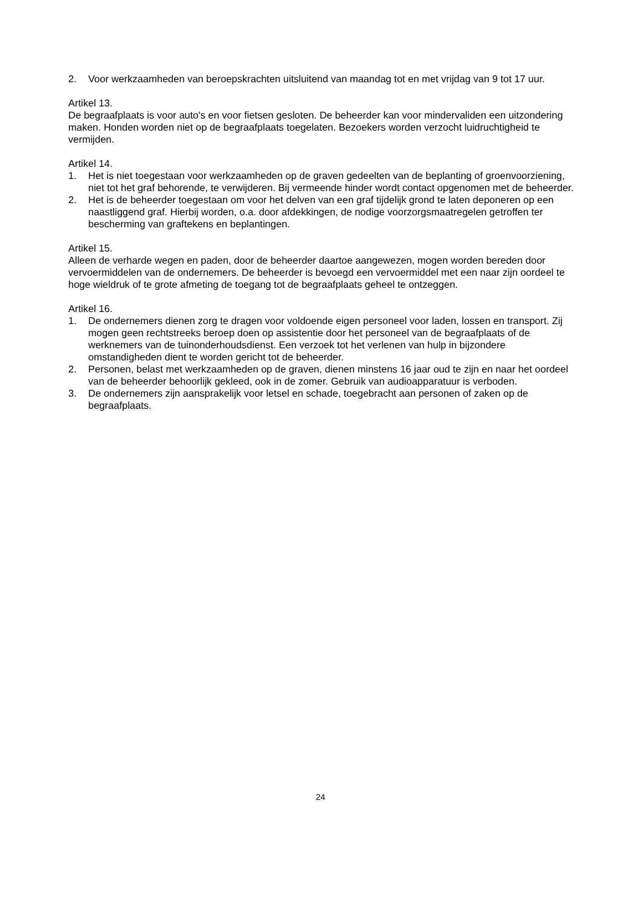2. Voor werkzaamheden van beroepskrachten uitsluitend van maandag tot en met vrijdag van 9 tot 17 uur.
Artikel 13.
De begraafplaats is voor auto's en voor fietsen gesloten. De beheerder kan voor mindervaliden een uitzondering maken. Honden worden niet op de begraafplaats toegelaten. Bezoekers worden verzocht luidruchtigheid te vermijden.
Artikel 14.
1. Het is niet toegestaan voor werkzaamheden op de graven gedeelten van de beplanting of groenvoorziening, niet tot het graf behorende, te verwijderen. Bij vermeende hinder wordt contact opgenomen met de beheerder.
2. Het is de beheerder toegestaan om voor het delven van een graf tijdelijk grond te laten deponeren op een naastliggend graf. Hierbij worden, o.a. door afdekkingen, de nodige voorzorgsmaatregelen getroffen ter bescherming van graftekens en beplantingen.
Artikel 15.
Alleen de verharde wegen en paden, door de beheerder daartoe aangewezen, mogen worden bereden door vervoermiddelen van de ondernemers. De beheerder is bevoegd een vervoermiddel met een naar zijn oordeel te hoge wieldruk of te grote afmeting de toegang tot de begraafplaats geheel te ontzeggen.
Artikel 16.
1. De ondernemers dienen zorg te dragen voor voldoende eigen personeel voor laden, lossen en transport. Zij mogen geen rechtstreeks beroep doen op assistentie door het personeel van de begraafplaats of de werknemers van de tuinonderhoudsdienst. Een verzoek tot het verlenen van hulp in bijzondere omstandigheden dient te worden gericht tot de beheerder.
2. Personen, belast met werkzaamheden op de graven, dienen minstens 16 jaar oud te zijn en naar het oordeel van de beheerder behoorlijk gekleed, ook in de zomer. Gebruik van audioapparatuur is verboden.
3. De ondernemers zijn aansprakelijk voor letsel en schade, toegebracht aan personen of zaken op de begraafplaats.
24